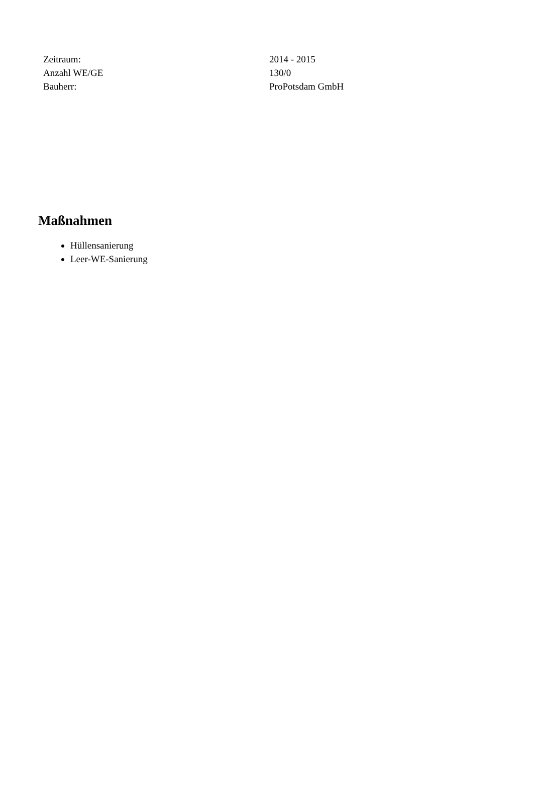| Zeitraum: | 2014 - 2015 |
| Anzahl WE/GE | 130/0 |
| Bauherr: | ProPotsdam GmbH |
Maßnahmen
Hüllensanierung
Leer-WE-Sanierung